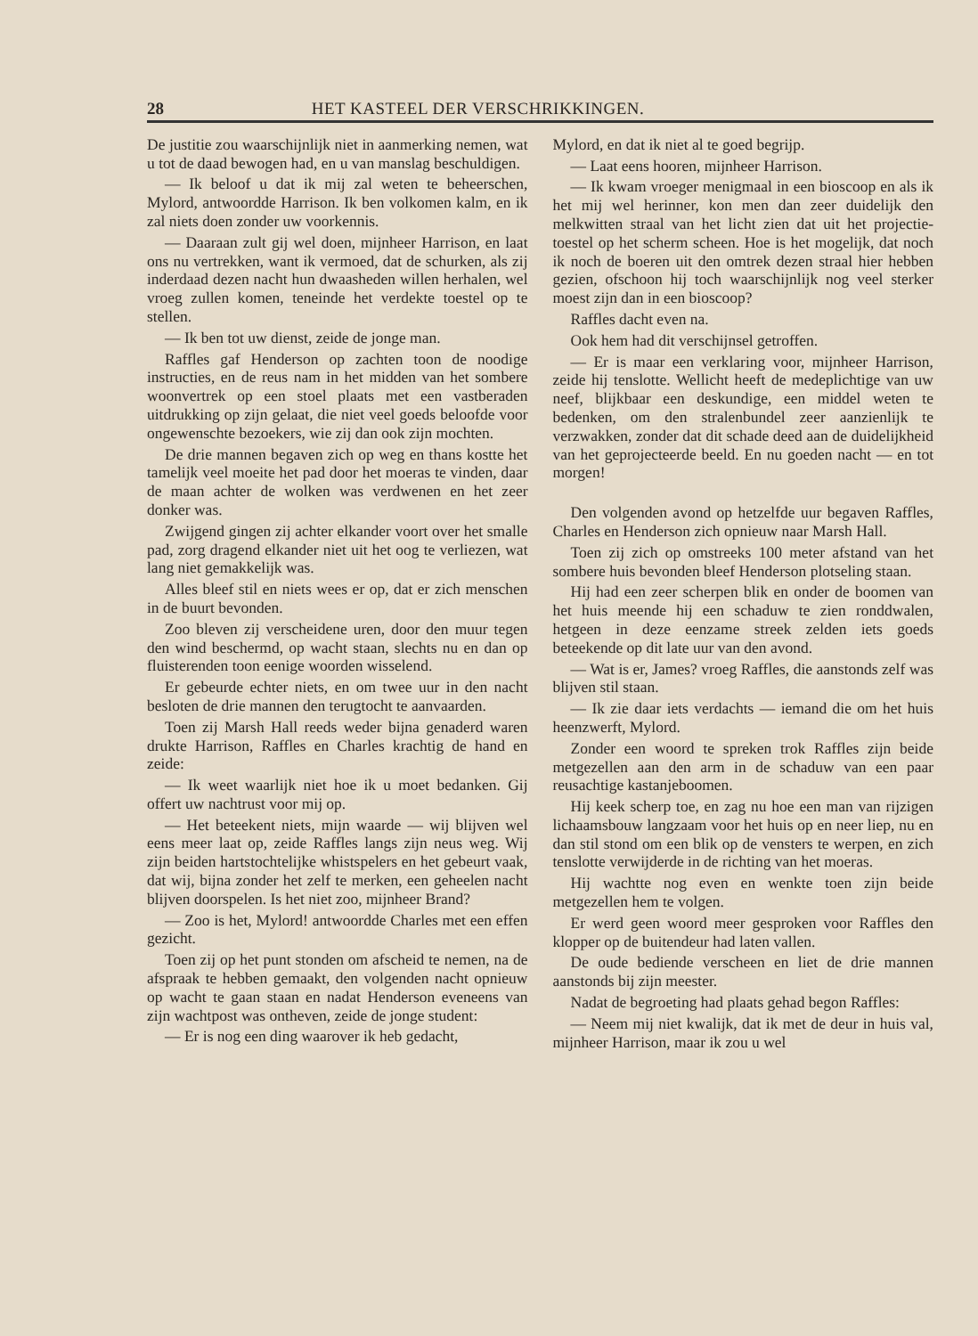28 HET KASTEEL DER VERSCHRIKKINGEN.
De justitie zou waarschijnlijk niet in aanmerking nemen, wat u tot de daad bewogen had, en u van manslag beschuldigen.
— Ik beloof u dat ik mij zal weten te beheerschen, Mylord, antwoordde Harrison. Ik ben volkomen kalm, en ik zal niets doen zonder uw voorkennis.
— Daaraan zult gij wel doen, mijnheer Harrison, en laat ons nu vertrekken, want ik vermoed, dat de schurken, als zij inderdaad dezen nacht hun dwaasheden willen herhalen, wel vroeg zullen komen, teneinde het verdekte toestel op te stellen.
— Ik ben tot uw dienst, zeide de jonge man.
Raffles gaf Henderson op zachten toon de noodige instructies, en de reus nam in het midden van het sombere woonvertrek op een stoel plaats met een vastberaden uitdrukking op zijn gelaat, die niet veel goeds beloofde voor ongewenschte bezoekers, wie zij dan ook zijn mochten.
De drie mannen begaven zich op weg en thans kostte het tamelijk veel moeite het pad door het moeras te vinden, daar de maan achter de wolken was verdwenen en het zeer donker was.
Zwijgend gingen zij achter elkander voort over het smalle pad, zorg dragend elkander niet uit het oog te verliezen, wat lang niet gemakkelijk was.
Alles bleef stil en niets wees er op, dat er zich menschen in de buurt bevonden.
Zoo bleven zij verscheidene uren, door den muur tegen den wind beschermd, op wacht staan, slechts nu en dan op fluisterenden toon eenige woorden wisselend.
Er gebeurde echter niets, en om twee uur in den nacht besloten de drie mannen den terugtocht te aanvaarden.
Toen zij Marsh Hall reeds weder bijna genaderd waren drukte Harrison, Raffles en Charles krachtig de hand en zeide:
— Ik weet waarlijk niet hoe ik u moet bedanken. Gij offert uw nachtrust voor mij op.
— Het beteekent niets, mijn waarde — wij blijven wel eens meer laat op, zeide Raffles langs zijn neus weg. Wij zijn beiden hartstochtelijke whistspelers en het gebeurt vaak, dat wij, bijna zonder het zelf te merken, een geheelen nacht blijven doorspelen. Is het niet zoo, mijnheer Brand?
— Zoo is het, Mylord! antwoordde Charles met een effen gezicht.
Toen zij op het punt stonden om afscheid te nemen, na de afspraak te hebben gemaakt, den volgenden nacht opnieuw op wacht te gaan staan en nadat Henderson eveneens van zijn wachtpost was ontheven, zeide de jonge student:
— Er is nog een ding waarover ik heb gedacht,
Mylord, en dat ik niet al te goed begrijp.
— Laat eens hooren, mijnheer Harrison.
— Ik kwam vroeger menigmaal in een bioscoop en als ik het mij wel herinner, kon men dan zeer duidelijk den melkwitten straal van het licht zien dat uit het projectie-toestel op het scherm scheen. Hoe is het mogelijk, dat noch ik noch de boeren uit den omtrek dezen straal hier hebben gezien, ofschoon hij toch waarschijnlijk nog veel sterker moest zijn dan in een bioscoop?
Raffles dacht even na.
Ook hem had dit verschijnsel getroffen.
— Er is maar een verklaring voor, mijnheer Harrison, zeide hij tenslotte. Wellicht heeft de medeplichtige van uw neef, blijkbaar een deskundige, een middel weten te bedenken, om den stralenbundel zeer aanzienlijk te verzwakken, zonder dat dit schade deed aan de duidelijkheid van het geprojecteerde beeld. En nu goeden nacht — en tot morgen!
Den volgenden avond op hetzelfde uur begaven Raffles, Charles en Henderson zich opnieuw naar Marsh Hall.
Toen zij zich op omstreeks 100 meter afstand van het sombere huis bevonden bleef Henderson plotseling staan.
Hij had een zeer scherpen blik en onder de boomen van het huis meende hij een schaduw te zien ronddwalen, hetgeen in deze eenzame streek zelden iets goeds beteekende op dit late uur van den avond.
— Wat is er, James? vroeg Raffles, die aanstonds zelf was blijven stil staan.
— Ik zie daar iets verdachts — iemand die om het huis heenzwerft, Mylord.
Zonder een woord te spreken trok Raffles zijn beide metgezellen aan den arm in de schaduw van een paar reusachtige kastanjeboomen.
Hij keek scherp toe, en zag nu hoe een man van rijzigen lichaamsbouw langzaam voor het huis op en neer liep, nu en dan stil stond om een blik op de vensters te werpen, en zich tenslotte verwijderde in de richting van het moeras.
Hij wachtte nog even en wenkte toen zijn beide metgezellen hem te volgen.
Er werd geen woord meer gesproken voor Raffles den klopper op de buitendeur had laten vallen.
De oude bediende verscheen en liet de drie mannen aanstonds bij zijn meester.
Nadat de begroeting had plaats gehad begon Raffles:
— Neem mij niet kwalijk, dat ik met de deur in huis val, mijnheer Harrison, maar ik zou u wel